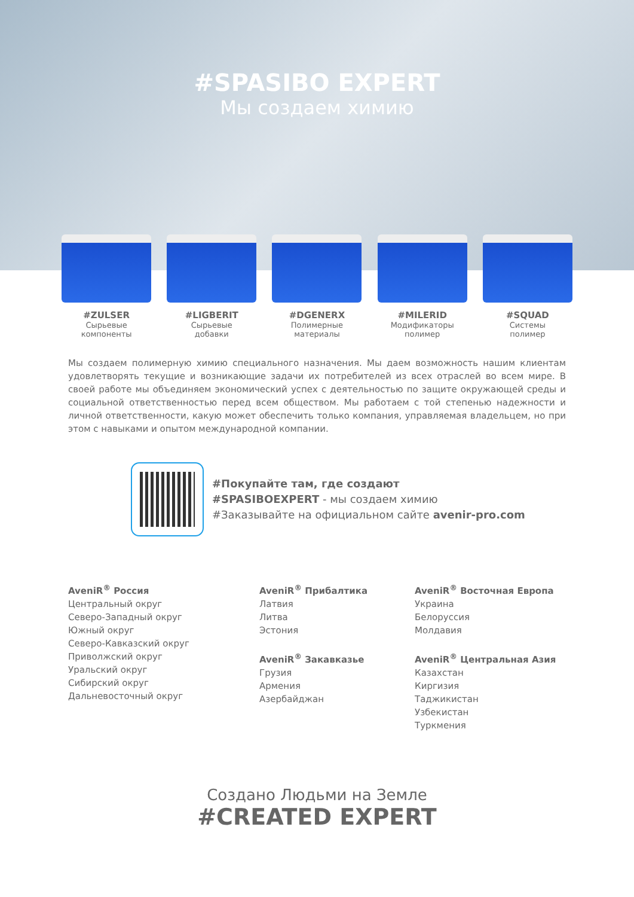#SPASIBO EXPERT
Мы создаем химию
#ZULSER
Сырьевые
компоненты
#LIGBERIT
Сырьевые
добавки
#DGENERX
Полимерные
материалы
#MILERID
Модификаторы
полимер
#SQUAD
Системы
полимер
Мы создаем полимерную химию специального назначения. Мы даем возможность нашим клиентам удовлетворять текущие и возникающие задачи их потребителей из всех отраслей во всем мире. В своей работе мы объединяем экономический успех с деятельностью по защите окружающей среды и социальной ответственностью перед всем обществом. Мы работаем с той степенью надежности и личной ответственности, какую может обеспечить только компания, управляемая владельцем, но при этом с навыками и опытом международной компании.
#Покупайте там, где создают
#SPASIBOEXPERT - мы создаем химию
#Заказывайте на официальном сайте avenir-pro.com
AveniR<sup>®</sup> Россия
Центральный округ
Северо-Западный округ
Южный округ
Северо-Кавказский округ
Приволжский округ
Уральский округ
Сибирский округ
Дальневосточный округ
AveniR<sup>®</sup> Прибалтика
Латвия
Литва
Эстония
AveniR<sup>®</sup> Закавказье
Грузия
Армения
Азербайджан
AveniR<sup>®</sup> Восточная Европа
Украина
Белоруссия
Молдавия
AveniR<sup>®</sup> Центральная Азия
Казахстан
Киргизия
Таджикистан
Узбекистан
Туркмения
Создано Людьми на Земле
#CREATED EXPERT